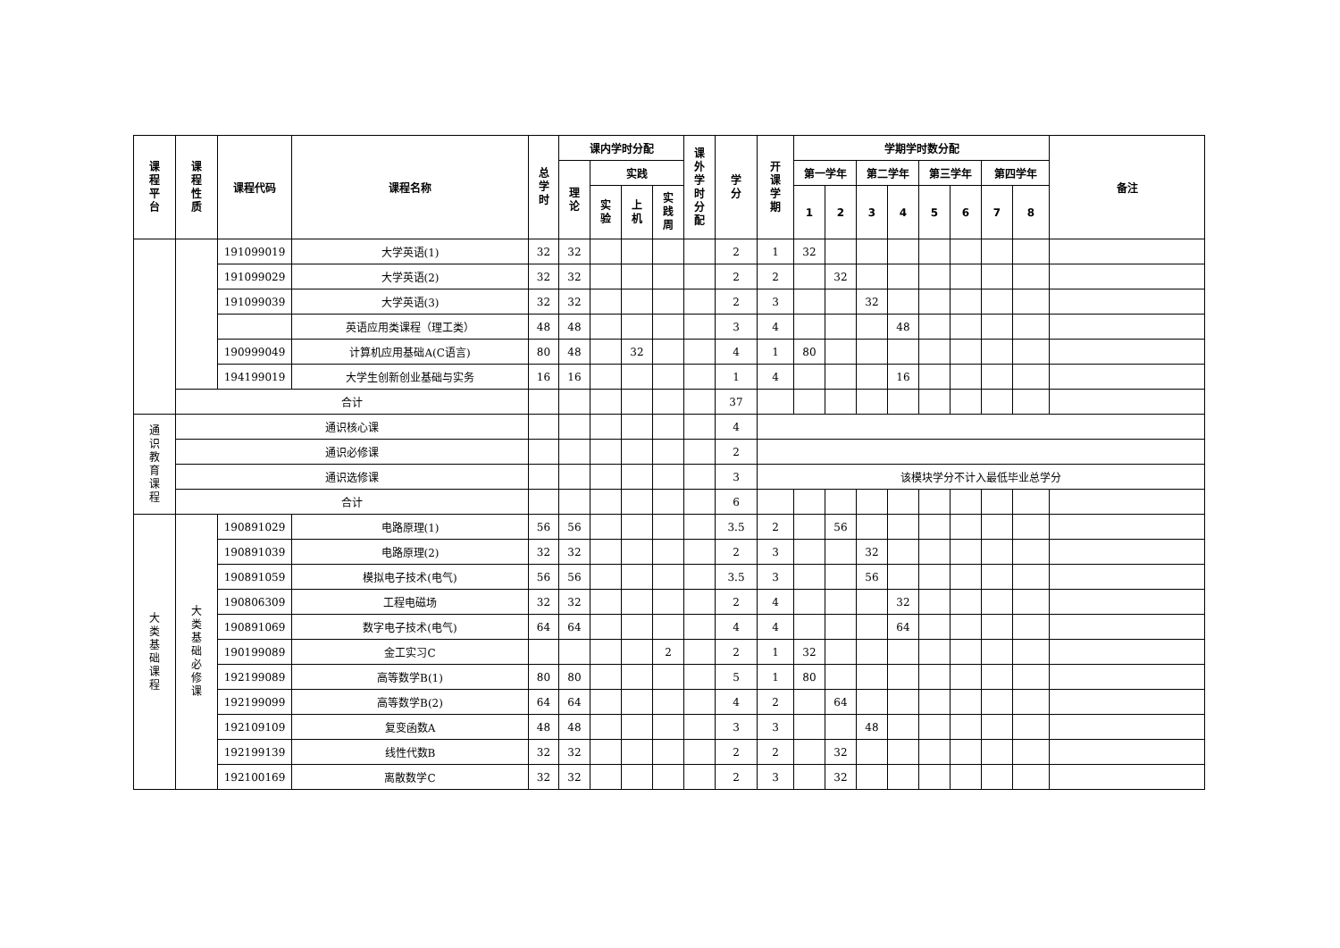| 课程平台 | 课程性质 | 课程代码 | 课程名称 | 总学时 | 课内学时分配 | | | | 课外学时分配 | 学分 | 开课学期 | 学期学时数分配 | | | | | | | | 备注 |
| --- | --- | --- | --- | --- | --- | --- | --- | --- | --- | --- | --- | --- | --- | --- | --- | --- | --- | --- | --- | --- |
| | | | | | 理论 | 实践 | | | | | | 第一学年 | | 第二学年 | | 第三学年 | | 第四学年 | | |
| | | | | | | 实验 | 上机 | 实践周 | | | | 1 | 2 | 3 | 4 | 5 | 6 | 7 | 8 | |
| | | 191099019 | 大学英语(1) | 32 | 32 | | | | | 2 | 1 | 32 | | | | | | | | |
| | | 191099029 | 大学英语(2) | 32 | 32 | | | | | 2 | 2 | | 32 | | | | | | | |
| | | 191099039 | 大学英语(3) | 32 | 32 | | | | | 2 | 3 | | | 32 | | | | | | |
| | | | 英语应用类课程（理工类） | 48 | 48 | | | | | 3 | 4 | | | | 48 | | | | | |
| | | 190999049 | 计算机应用基础A(C语言) | 80 | 48 | | 32 | | | 4 | 1 | 80 | | | | | | | | |
| | | 194199019 | 大学生创新创业基础与实务 | 16 | 16 | | | | | 1 | 4 | | | | 16 | | | | | |
| | 合计 | | | | | | | | | 37 | | | | | | | | | | |
| 通识教育课程 | 通识核心课 | | | | | | | | | 4 | | | | | | | | | | |
| | 通识必修课 | | | | | | | | | 2 | | | | | | | | | | |
| | 通识选修课 | | | | | | | | | 3 | 该模块学分不计入最低毕业总学分 | | | | | | | | | |
| | 合计 | | | | | | | | | 6 | | | | | | | | | | |
| 大类基础课程 | 大类基础必修课 | 190891029 | 电路原理(1) | 56 | 56 | | | | | 3.5 | 2 | | 56 | | | | | | | |
| | | 190891039 | 电路原理(2) | 32 | 32 | | | | | 2 | 3 | | | 32 | | | | | | |
| | | 190891059 | 模拟电子技术(电气) | 56 | 56 | | | | | 3.5 | 3 | | | 56 | | | | | | |
| | | 190806309 | 工程电磁场 | 32 | 32 | | | | | 2 | 4 | | | | 32 | | | | | |
| | | 190891069 | 数字电子技术(电气) | 64 | 64 | | | | | 4 | 4 | | | | 64 | | | | | |
| | | 190199089 | 金工实习C | | | | | 2 | | 2 | 1 | 32 | | | | | | | | |
| | | 192199089 | 高等数学B(1) | 80 | 80 | | | | | 5 | 1 | 80 | | | | | | | | |
| | | 192199099 | 高等数学B(2) | 64 | 64 | | | | | 4 | 2 | | 64 | | | | | | | |
| | | 192109109 | 复变函数A | 48 | 48 | | | | | 3 | 3 | | | 48 | | | | | | |
| | | 192199139 | 线性代数B | 32 | 32 | | | | | 2 | 2 | | 32 | | | | | | | |
| | | 192100169 | 离散数学C | 32 | 32 | | | | | 2 | 3 | | 32 | | | | | | | |